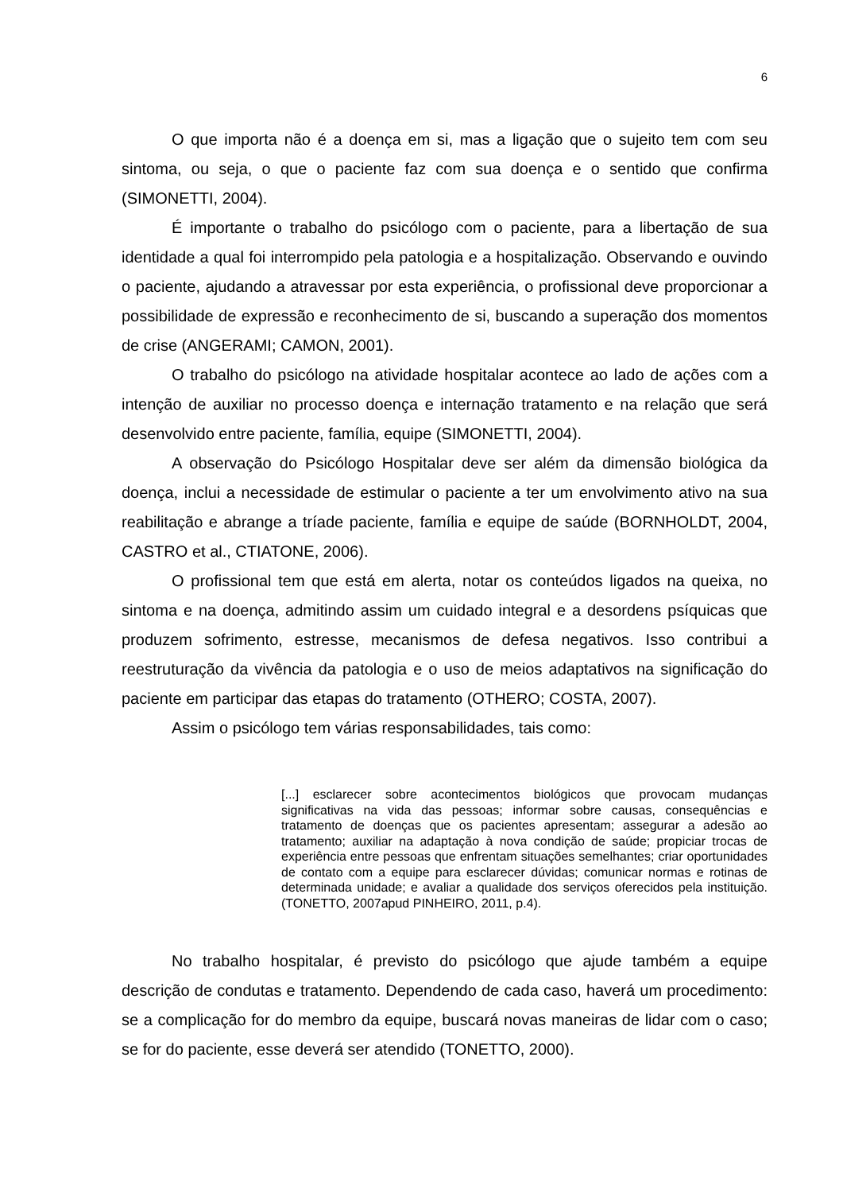6
O que importa não é a doença em si, mas a ligação que o sujeito tem com seu sintoma, ou seja, o que o paciente faz com sua doença e o sentido que confirma (SIMONETTI, 2004).
É importante o trabalho do psicólogo com o paciente, para a libertação de sua identidade a qual foi interrompido pela patologia e a hospitalização. Observando e ouvindo o paciente, ajudando a atravessar por esta experiência, o profissional deve proporcionar a possibilidade de expressão e reconhecimento de si, buscando a superação dos momentos de crise (ANGERAMI; CAMON, 2001).
O trabalho do psicólogo na atividade hospitalar acontece ao lado de ações com a intenção de auxiliar no processo doença e internação tratamento e na relação que será desenvolvido entre paciente, família, equipe (SIMONETTI, 2004).
A observação do Psicólogo Hospitalar deve ser além da dimensão biológica da doença, inclui a necessidade de estimular o paciente a ter um envolvimento ativo na sua reabilitação e abrange a tríade paciente, família e equipe de saúde (BORNHOLDT, 2004, CASTRO et al., CTIATONE, 2006).
O profissional tem que está em alerta, notar os conteúdos ligados na queixa, no sintoma e na doença, admitindo assim um cuidado integral e a desordens psíquicas que produzem sofrimento, estresse, mecanismos de defesa negativos. Isso contribui a reestruturação da vivência da patologia e o uso de meios adaptativos na significação do paciente em participar das etapas do tratamento (OTHERO; COSTA, 2007).
Assim o psicólogo tem várias responsabilidades, tais como:
[...] esclarecer sobre acontecimentos biológicos que provocam mudanças significativas na vida das pessoas; informar sobre causas, consequências e tratamento de doenças que os pacientes apresentam; assegurar a adesão ao tratamento; auxiliar na adaptação à nova condição de saúde; propiciar trocas de experiência entre pessoas que enfrentam situações semelhantes; criar oportunidades de contato com a equipe para esclarecer dúvidas; comunicar normas e rotinas de determinada unidade; e avaliar a qualidade dos serviços oferecidos pela instituição. (TONETTO, 2007apud PINHEIRO, 2011, p.4).
No trabalho hospitalar, é previsto do psicólogo que ajude também a equipe descrição de condutas e tratamento. Dependendo de cada caso, haverá um procedimento: se a complicação for do membro da equipe, buscará novas maneiras de lidar com o caso; se for do paciente, esse deverá ser atendido (TONETTO, 2000).